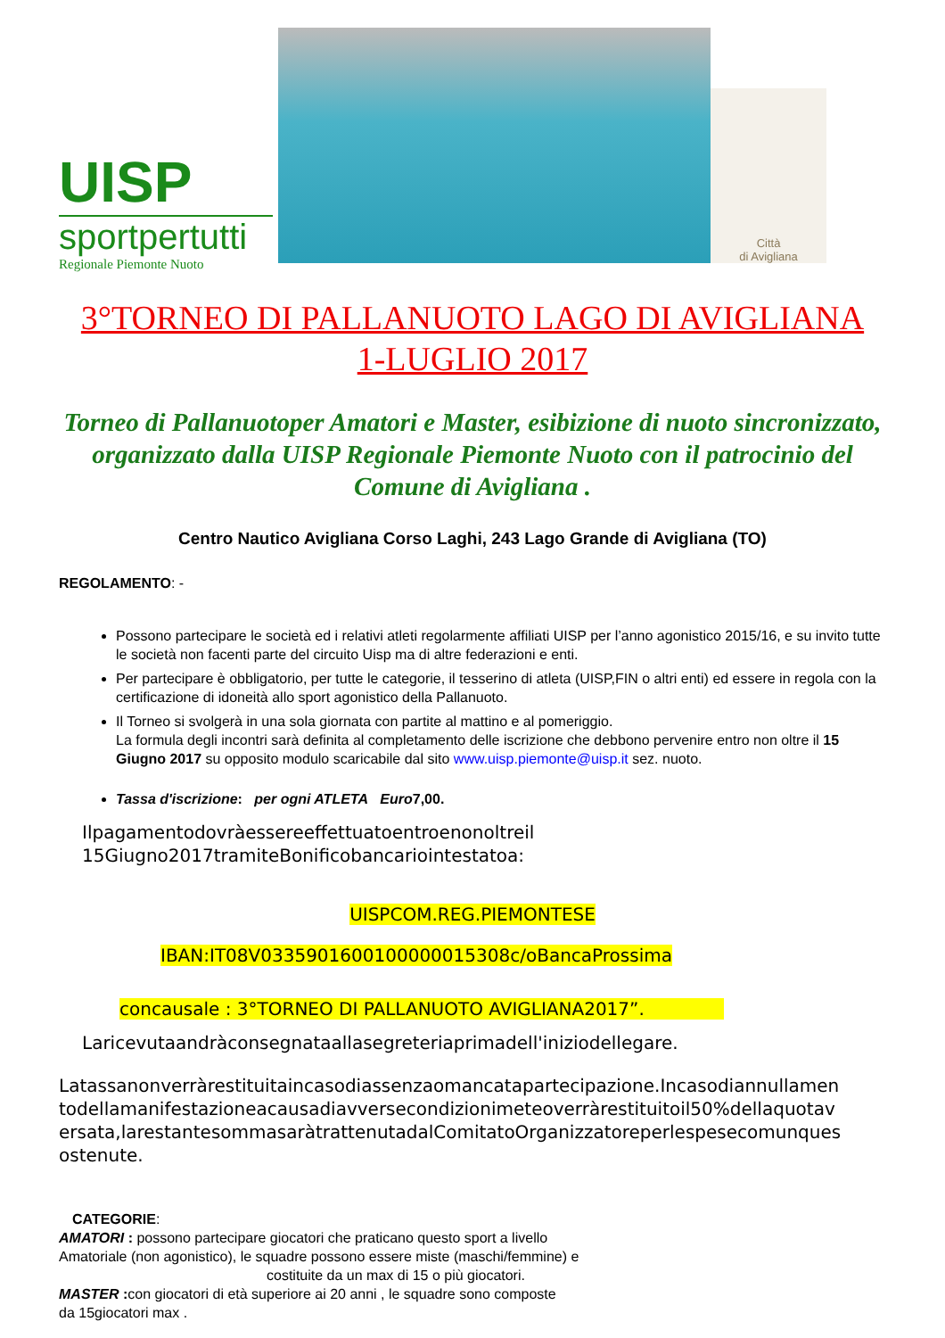UISP
sportpertutti
Regionale Piemonte Nuoto
Città
di Avigliana
3°TORNEO DI PALLANUOTO LAGO DI AVIGLIANA
1-LUGLIO 2017
Torneo di Pallanuotoper Amatori e Master, esibizione di nuoto sincronizzato, organizzato dalla UISP Regionale Piemonte Nuoto con il patrocinio del Comune di Avigliana .
Centro Nautico Avigliana Corso Laghi, 243 Lago Grande di Avigliana (TO)
REGOLAMENTO: -
Possono partecipare le società ed i relativi atleti regolarmente affiliati UISP per l’anno agonistico 2015/16, e su invito tutte le società non facenti parte del circuito Uisp ma di altre federazioni e enti.
Per partecipare è obbligatorio, per tutte le categorie, il tesserino di atleta (UISP,FIN o altri enti) ed essere in regola con la certificazione di idoneità allo sport agonistico della Pallanuoto.
Il Torneo si svolgerà in una sola giornata con partite al mattino e al pomeriggio.
La formula degli incontri sarà definita al completamento delle iscrizione che debbono pervenire entro non oltre il 15 Giugno 2017 su opposito modulo scaricabile dal sito www.uisp.piemonte@uisp.it sez. nuoto.
Tassa d'iscrizione: per ogni ATLETA Euro7,00.
Ilpagamentodovràessereeffettuatoentroenonoltreil
15Giugno2017tramiteBonificobancariointestatoa:
UISPCOM.REG.PIEMONTESE
IBAN:IT08V0335901600100000015308c/oBancaProssima
concausale : 3°TORNEO DI PALLANUOTO AVIGLIANA2017”.
Laricevutaandràconsegnataallasegreteriaprimadell'iniziodellegare.
Latassanonverràrestituitaincasodiassenzaomancatapartecipazione.Incasodiannullamentodellamanifestazioneacausadiavversecondizionimeteoverràrestituitoil50%dellaquotaversata,larestantesommasaràtrattenutadalComitatoOrganizzatoreperlespesecomunquesostenute.
CATEGORIE:
AMATORI : possono partecipare giocatori che praticano questo sport a livello
Amatoriale (non agonistico), le squadre possono essere miste (maschi/femmine) e
costituite da un max di 15 o più giocatori.
MASTER : con giocatori di età superiore ai 20 anni , le squadre sono composte
da 15giocatori max .